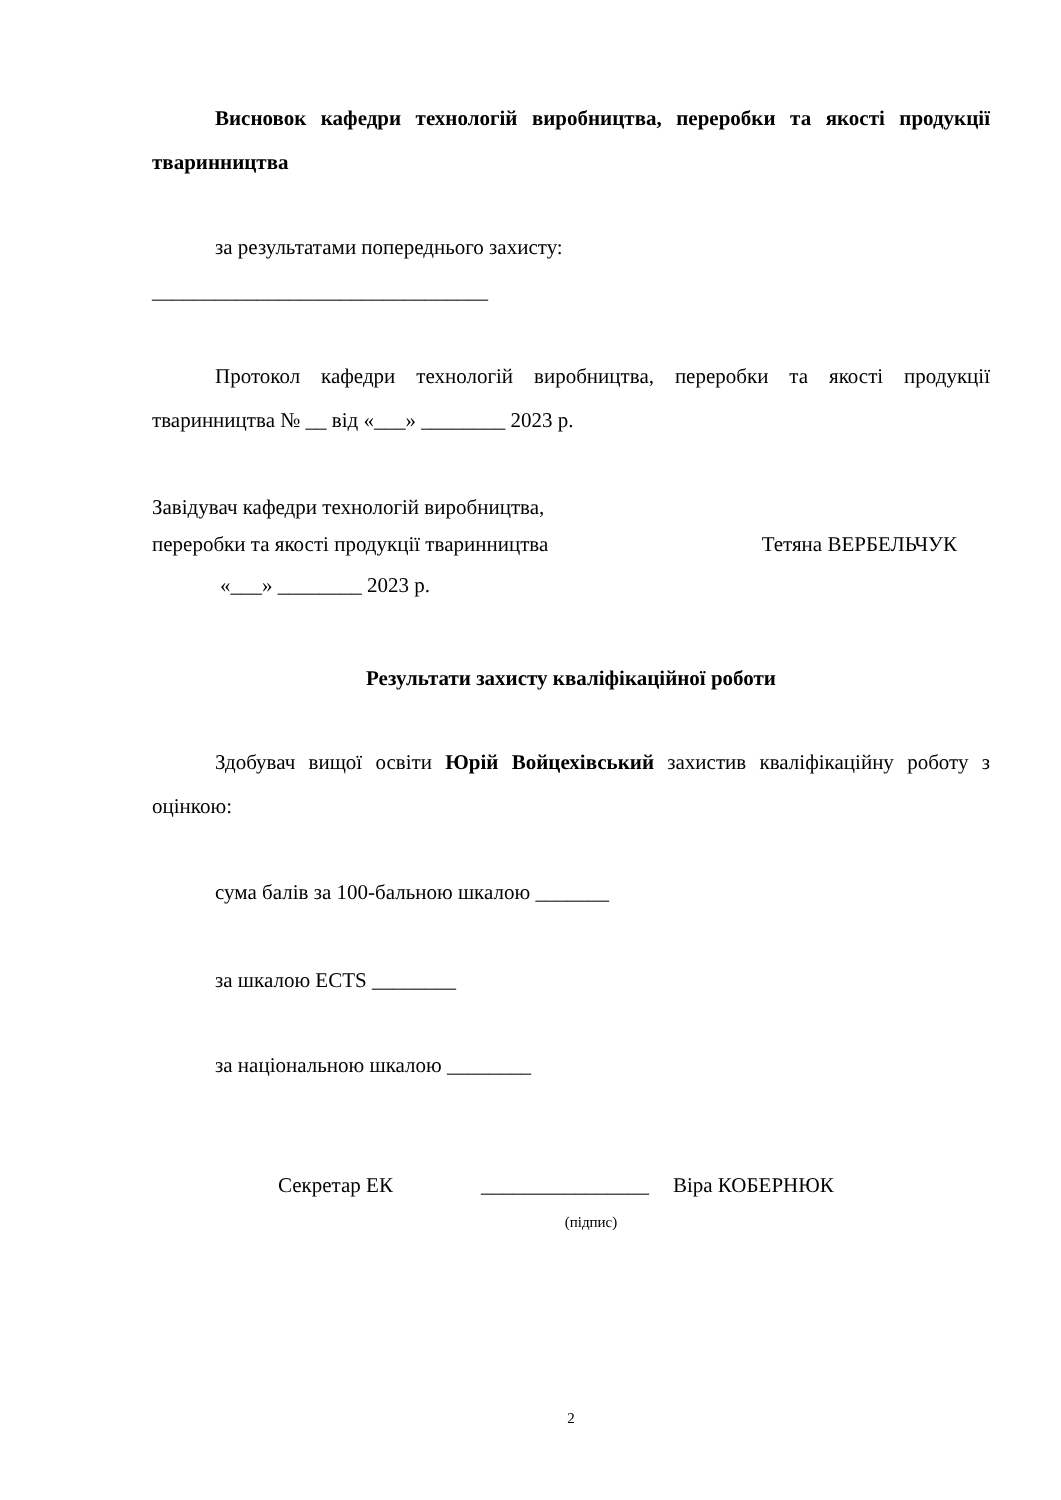Висновок кафедри технологій виробництва, переробки та якості продукції тваринництва
за результатами попереднього захисту:
________________________________
Протокол кафедри технологій виробництва, переробки та якості продукції тваринництва № __ від «___» ________ 2023 р.
Завідувач кафедри технологій виробництва,
переробки та якості продукції тваринництва Тетяна ВЕРБЕЛЬЧУК
«___» ________ 2023 р.
Результати захисту кваліфікаційної роботи
Здобувач вищої освіти Юрій Войцехівський захистив кваліфікаційну роботу з оцінкою:
сума балів за 100-бальною шкалою _______
за шкалою ECTS ________
за національною шкалою ________
Секретар ЕК ________________ Віра КОБЕРНЮК
(підпис)
2